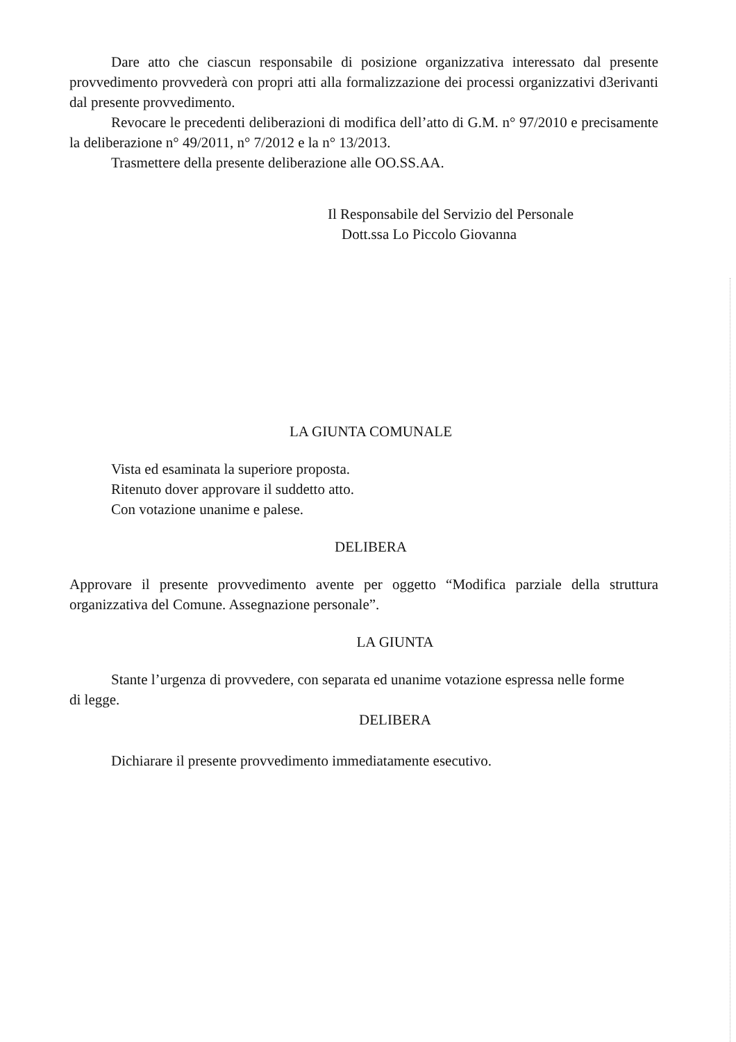Dare atto che ciascun responsabile di posizione organizzativa interessato dal presente provvedimento provvederà con propri atti alla formalizzazione dei processi organizzativi d3erivanti dal presente provvedimento.
Revocare le precedenti deliberazioni di modifica dell’atto di G.M. n° 97/2010 e precisamente la deliberazione n° 49/2011, n° 7/2012 e la n° 13/2013.
Trasmettere della presente deliberazione alle OO.SS.AA.
Il Responsabile del Servizio del Personale
Dott.ssa Lo Piccolo Giovanna
LA GIUNTA COMUNALE
Vista ed esaminata la superiore proposta.
Ritenuto dover approvare il suddetto atto.
Con votazione unanime e palese.
DELIBERA
Approvare il presente provvedimento avente per oggetto “Modifica parziale della struttura organizzativa del Comune. Assegnazione personale”.
LA GIUNTA
Stante l’urgenza di provvedere, con separata ed unanime votazione espressa nelle forme di legge.
DELIBERA
Dichiarare il presente provvedimento immediatamente esecutivo.